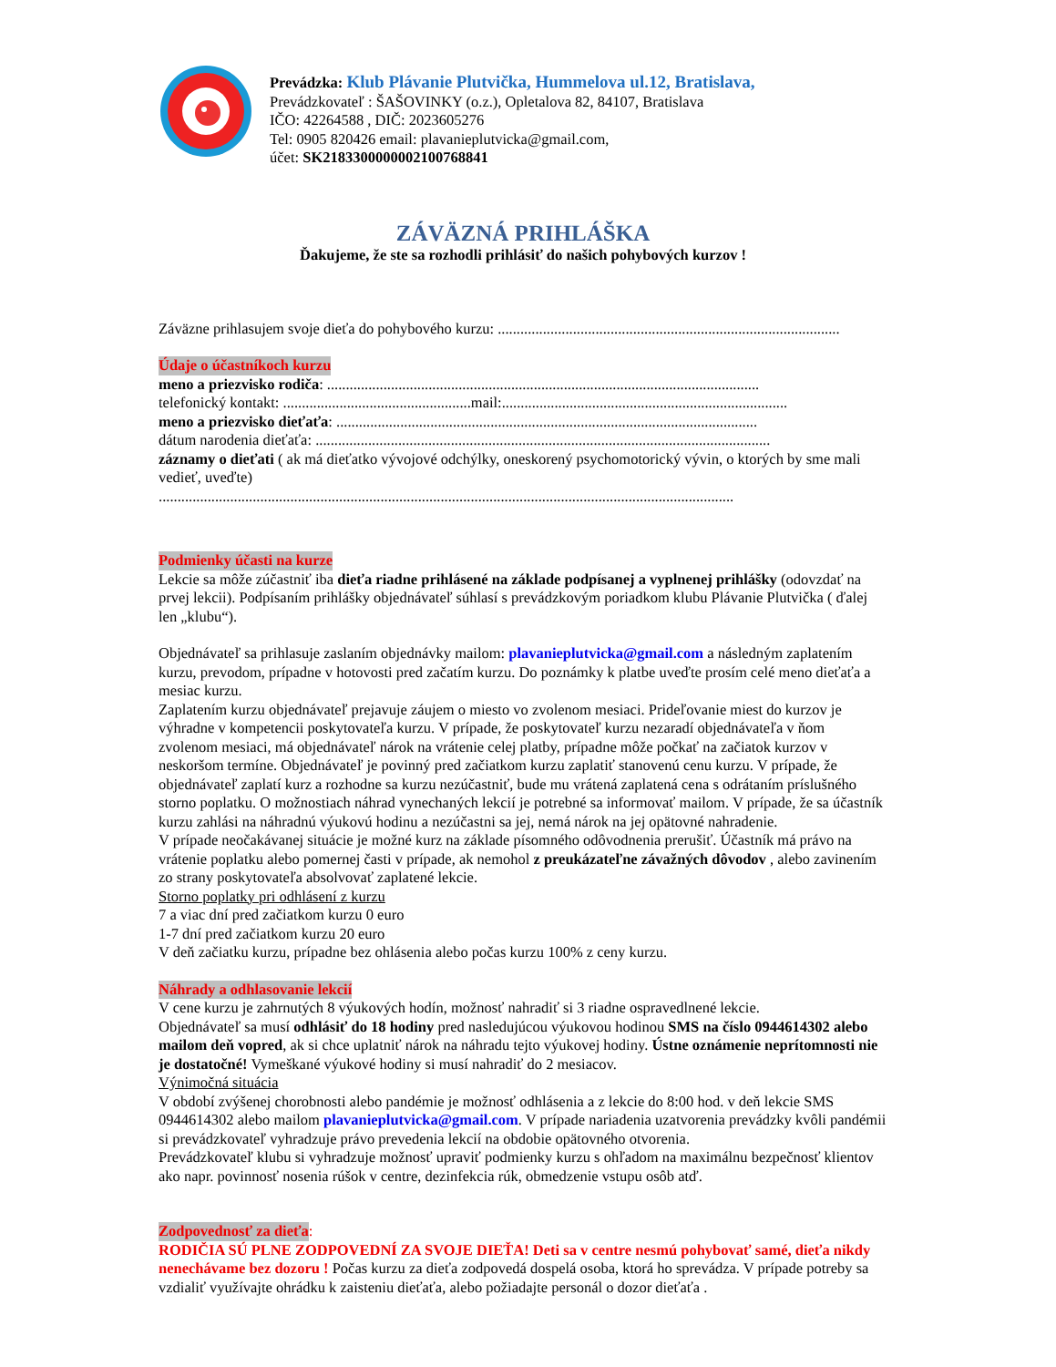Prevádzka: Klub Plávanie Plutvička, Hummelova ul.12, Bratislava,
Prevádzkovateľ : ŠAŠOVINKY (o.z.), Opletalova 82, 84107, Bratislava
IČO: 42264588 , DIČ: 2023605276
Tel: 0905 820426 email: plavanieplutvicka@gmail.com,
účet: SK2183300000002100768841
ZÁVÄZNÁ PRIHLÁŠKA
Ďakujeme, že ste sa rozhodli prihlásiť do našich pohybových kurzov !
Záväzne prihlasujem svoje dieťa do pohybového kurzu: ...........................................................................................
Údaje o účastníkoch kurzu
meno a priezvisko rodiča: ...................................................................................................................
telefonický kontakt: ..................................................mail:............................................................................
meno a priezvisko dieťaťa: ................................................................................................................
dátum narodenia dieťaťa: .........................................................................................................................
záznamy o dieťati ( ak má dieťatko vývojové odchýlky, oneskorený psychomotorický vývin, o ktorých by sme mali vedieť, uveďte)
.........................................................................................................................................................
Podmienky účasti na kurze
Lekcie sa môže zúčastniť iba dieťa riadne prihlásené na základe podpísanej a vyplnenej prihlášky (odovzdať na prvej lekcii). Podpísaním prihlášky objednávateľ súhlasí s prevádzkovým poriadkom klubu Plávanie Plutvička ( ďalej len „klubu“).
Objednávateľ sa prihlasuje zaslaním objednávky mailom: plavanieplutvicka@gmail.com a následným zaplatením kurzu, prevodom, prípadne v hotovosti pred začatím kurzu. Do poznámky k platbe uveďte prosím celé meno dieťaťa a mesiac kurzu.
Zaplatením kurzu objednávateľ prejavuje záujem o miesto vo zvolenom mesiaci. Prideľovanie miest do kurzov je výhradne v kompetencii poskytovateľa kurzu. V prípade, že poskytovateľ kurzu nezaradí objednávateľa v ňom zvolenom mesiaci, má objednávateľ nárok na vrátenie celej platby, prípadne môže počkať na začiatok kurzov v neskoršom termíne. Objednávateľ je povinný pred začiatkom kurzu zaplatiť stanovenú cenu kurzu. V prípade, že objednávateľ zaplatí kurz a rozhodne sa kurzu nezúčastniť, bude mu vrátená zaplatená cena s odrátaním príslušného storno poplatku. O možnostiach náhrad vynechaných lekcií je potrebné sa informovať mailom. V prípade, že sa účastník kurzu zahlási na náhradnú výukovú hodinu a nezúčastni sa jej, nemá nárok na jej opätovné nahradenie.
V prípade neočakávanej situácie je možné kurz na základe písomného odôvodnenia prerušiť. Účastník má právo na vrátenie poplatku alebo pomernej časti v prípade, ak nemohol z preukázateľne závažných dôvodov , alebo zavinením zo strany poskytovateľa absolvovať zaplatené lekcie.
Storno poplatky pri odhlásení z kurzu
7 a viac dní pred začiatkom kurzu 0 euro
1-7 dní pred začiatkom kurzu 20 euro
V deň začiatku kurzu, prípadne bez ohlásenia alebo počas kurzu 100% z ceny kurzu.
Náhrady a odhlasovanie lekcií
V cene kurzu je zahrnutých 8 výukových hodín, možnosť nahradiť si 3 riadne ospravedlnené lekcie.
Objednávateľ sa musí odhlásiť do 18 hodiny pred nasledujúcou výukovou hodinou SMS na číslo 0944614302 alebo mailom deň vopred, ak si chce uplatniť nárok na náhradu tejto výukovej hodiny. Ústne oznámenie neprítomnosti nie je dostatočné! Vymeškané výukové hodiny si musí nahradiť do 2 mesiacov.
Výnimočná situácia
V období zvýšenej chorobnosti alebo pandémie je možnosť odhlásenia a z lekcie do 8:00 hod. v deň lekcie SMS 0944614302 alebo mailom plavanieplutvicka@gmail.com. V prípade nariadenia uzatvorenia prevádzky kvôli pandémii si prevádzkovateľ vyhradzuje právo prevedenia lekcií na obdobie opätovného otvorenia.
Prevádzkovateľ klubu si vyhradzuje možnosť upraviť podmienky kurzu s ohľadom na maximálnu bezpečnosť klientov ako napr. povinnosť nosenia rúšok v centre, dezinfekcia rúk, obmedzenie vstupu osôb atď.
Zodpovednosť za dieťa:
RODIČIA SÚ PLNE ZODPOVEDNÍ ZA SVOJE DIEŤA! Deti sa v centre nesmú pohybovať samé, dieťa nikdy nenechávame bez dozoru ! Počas kurzu za dieťa zodpovedá dospelá osoba, ktorá ho sprevádza. V prípade potreby sa vzdialiť využívajte ohrádku k zaisteniu dieťaťa, alebo požiadajte personál o dozor dieťaťa .